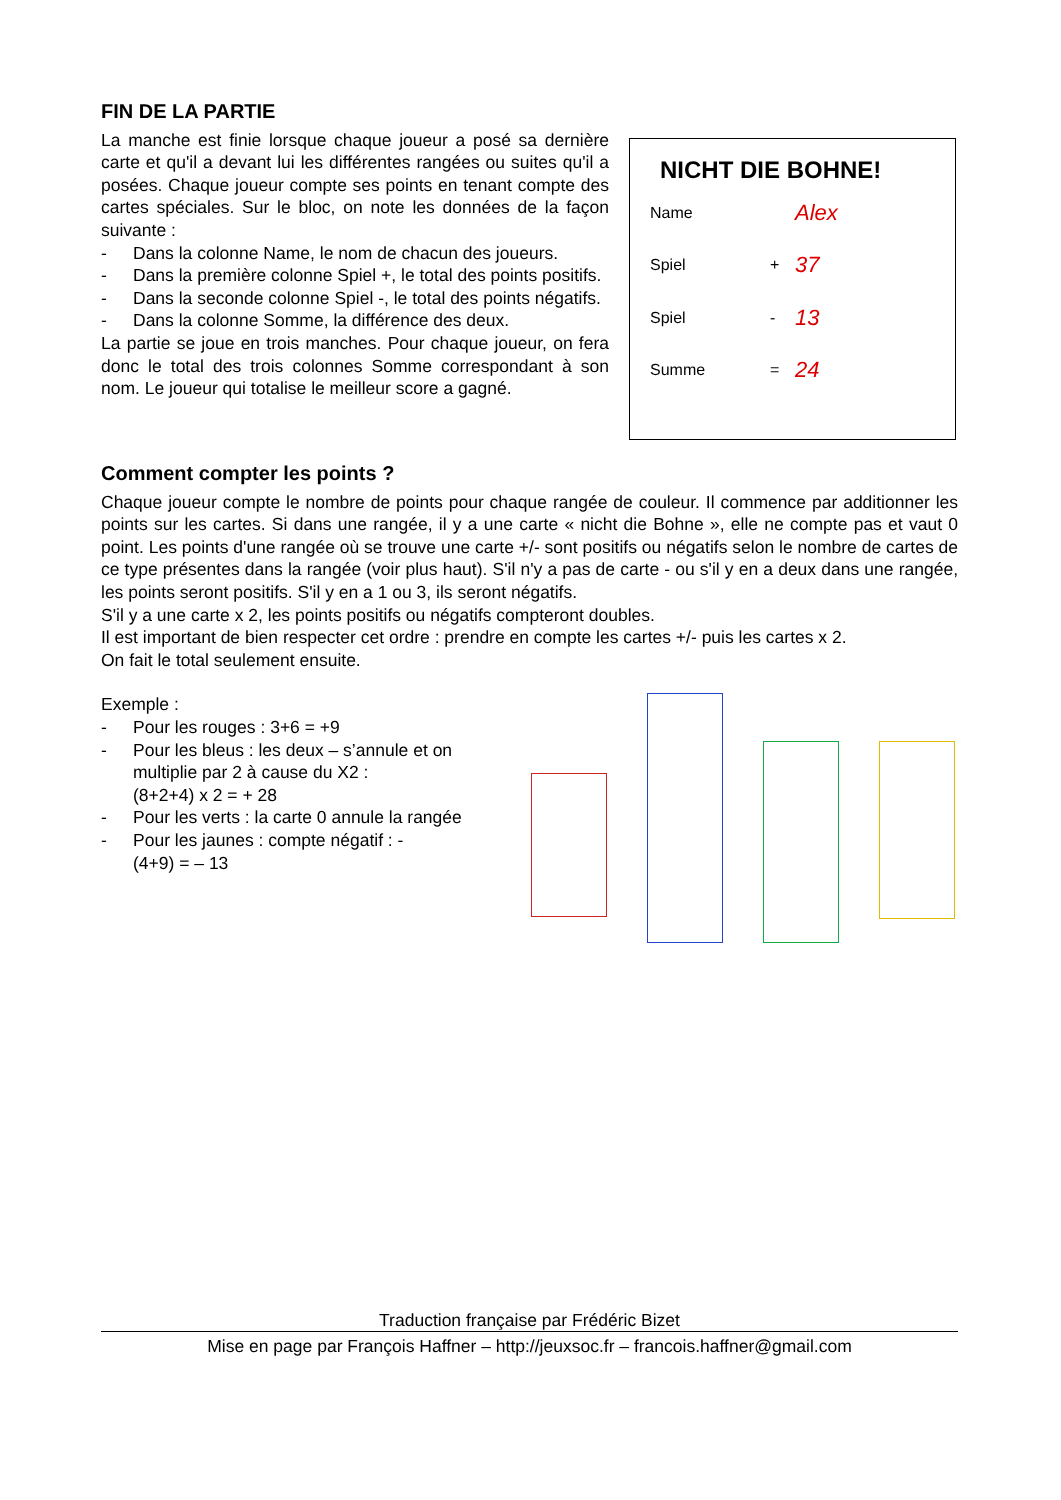FIN DE LA PARTIE
La manche est finie lorsque chaque joueur a posé sa dernière carte et qu'il a devant lui les différentes rangées ou suites qu'il a posées. Chaque joueur compte ses points en tenant compte des cartes spéciales. Sur le bloc, on note les données de la façon suivante :
- Dans la colonne Name, le nom de chacun des joueurs.
- Dans la première colonne Spiel +, le total des points positifs.
- Dans la seconde colonne Spiel -, le total des points négatifs.
- Dans la colonne Somme, la différence des deux.
La partie se joue en trois manches. Pour chaque joueur, on fera donc le total des trois colonnes Somme correspondant à son nom. Le joueur qui totalise le meilleur score a gagné.
NICHT DIE BOHNE!
Name Alex Spiel + 37 Spiel - 13 Summe = 24
Comment compter les points ?
Chaque joueur compte le nombre de points pour chaque rangée de couleur. Il commence par additionner les points sur les cartes. Si dans une rangée, il y a une carte « nicht die Bohne », elle ne compte pas et vaut 0 point. Les points d'une rangée où se trouve une carte +/- sont positifs ou négatifs selon le nombre de cartes de ce type présentes dans la rangée (voir plus haut). S'il n'y a pas de carte - ou s'il y en a deux dans une rangée, les points seront positifs. S'il y en a 1 ou 3, ils seront négatifs.
S'il y a une carte x 2, les points positifs ou négatifs compteront doubles.
Il est important de bien respecter cet ordre : prendre en compte les cartes +/- puis les cartes x 2.
On fait le total seulement ensuite.
Exemple :
- Pour les rouges : 3+6 = +9
- Pour les bleus : les deux – s’annule et on multiplie par 2 à cause du X2 :
(8+2+4) x 2 = + 28
- Pour les verts : la carte 0 annule la rangée
- Pour les jaunes : compte négatif : -
(4+9) = – 13
Traduction française par Frédéric Bizet
Mise en page par François Haffner – http://jeuxsoc.fr – francois.haffner@gmail.com